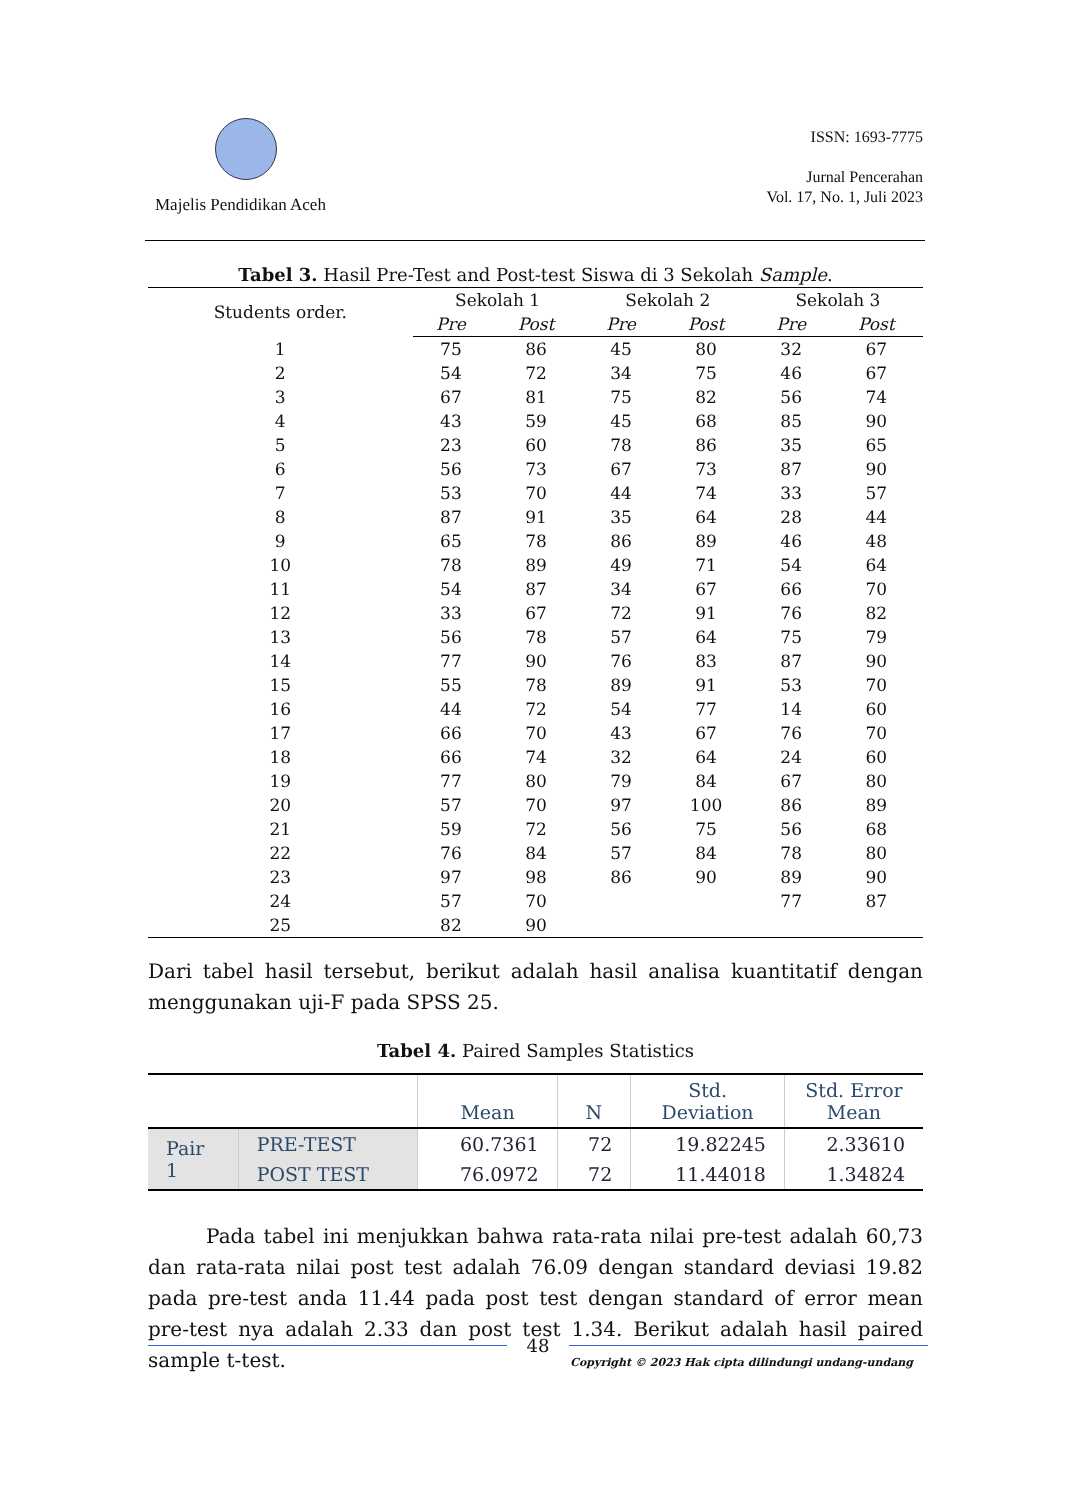Majelis Pendidikan Aceh
ISSN: 1693-7775
Jurnal Pencerahan
Vol. 17, No. 1, Juli 2023
Tabel 3. Hasil Pre-Test and Post-test Siswa di 3 Sekolah Sample.
| Students order. | Sekolah 1 | | Sekolah 2 | | Sekolah 3 | |
| --- | --- | --- | --- | --- | --- | --- |
| | Pre | Post | Pre | Post | Pre | Post |
| 1 | 75 | 86 | 45 | 80 | 32 | 67 |
| 2 | 54 | 72 | 34 | 75 | 46 | 67 |
| 3 | 67 | 81 | 75 | 82 | 56 | 74 |
| 4 | 43 | 59 | 45 | 68 | 85 | 90 |
| 5 | 23 | 60 | 78 | 86 | 35 | 65 |
| 6 | 56 | 73 | 67 | 73 | 87 | 90 |
| 7 | 53 | 70 | 44 | 74 | 33 | 57 |
| 8 | 87 | 91 | 35 | 64 | 28 | 44 |
| 9 | 65 | 78 | 86 | 89 | 46 | 48 |
| 10 | 78 | 89 | 49 | 71 | 54 | 64 |
| 11 | 54 | 87 | 34 | 67 | 66 | 70 |
| 12 | 33 | 67 | 72 | 91 | 76 | 82 |
| 13 | 56 | 78 | 57 | 64 | 75 | 79 |
| 14 | 77 | 90 | 76 | 83 | 87 | 90 |
| 15 | 55 | 78 | 89 | 91 | 53 | 70 |
| 16 | 44 | 72 | 54 | 77 | 14 | 60 |
| 17 | 66 | 70 | 43 | 67 | 76 | 70 |
| 18 | 66 | 74 | 32 | 64 | 24 | 60 |
| 19 | 77 | 80 | 79 | 84 | 67 | 80 |
| 20 | 57 | 70 | 97 | 100 | 86 | 89 |
| 21 | 59 | 72 | 56 | 75 | 56 | 68 |
| 22 | 76 | 84 | 57 | 84 | 78 | 80 |
| 23 | 97 | 98 | 86 | 90 | 89 | 90 |
| 24 | 57 | 70 | | | 77 | 87 |
| 25 | 82 | 90 | | | | |
Dari tabel hasil tersebut, berikut adalah hasil analisa kuantitatif dengan menggunakan uji-F pada SPSS 25.
Tabel 4. Paired Samples Statistics
| | | Mean | N | Std. Deviation | Std. Error Mean |
| --- | --- | --- | --- | --- | --- |
| Pair 1 | PRE-TEST | 60.7361 | 72 | 19.82245 | 2.33610 |
| | POST TEST | 76.0972 | 72 | 11.44018 | 1.34824 |
Pada tabel ini menjukkan bahwa rata-rata nilai pre-test adalah 60,73 dan rata-rata nilai post test adalah 76.09 dengan standard deviasi 19.82 pada pre-test anda 11.44 pada post test dengan standard of error mean pre-test nya adalah 2.33 dan post test 1.34. Berikut adalah hasil paired sample t-test.
48
Copyright © 2023 Hak cipta dilindungi undang-undang